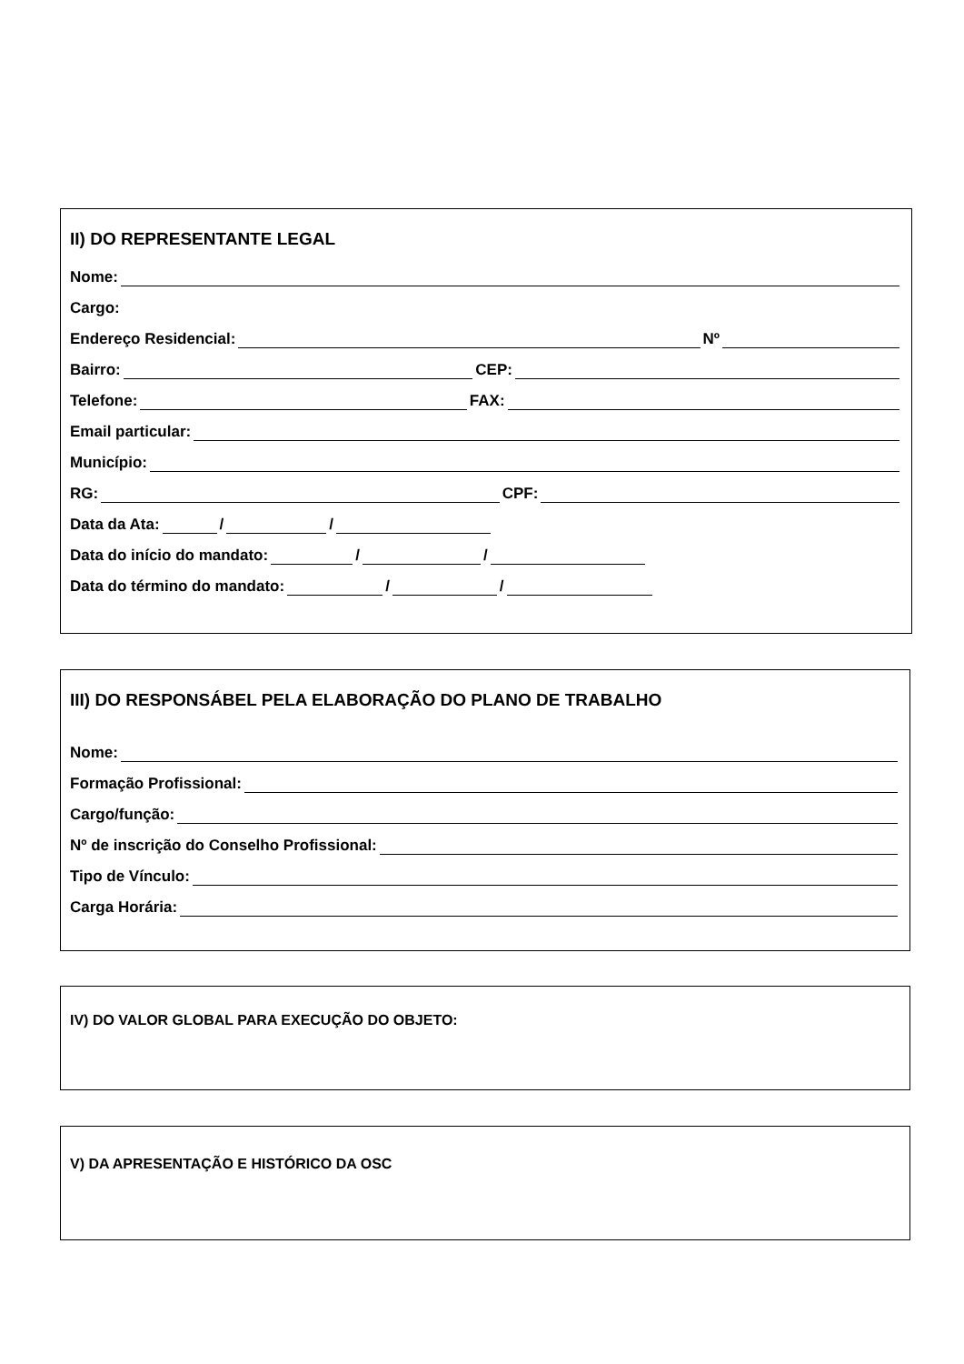II) DO REPRESENTANTE LEGAL
Nome:
Cargo:
Endereço Residencial: Nº
Bairro: CEP:
Telefone: FAX:
Email particular:
Município:
RG: CPF:
Data da Ata: / /
Data do início do mandato: / /
Data do término do mandato: / /
III) DO RESPONSÁBEL PELA ELABORAÇÃO DO PLANO DE TRABALHO
Nome:
Formação Profissional:
Cargo/função:
Nº de inscrição do Conselho Profissional:
Tipo de Vínculo:
Carga Horária:
IV) DO VALOR GLOBAL PARA EXECUÇÃO DO OBJETO:
V) DA APRESENTAÇÃO E HISTÓRICO DA OSC